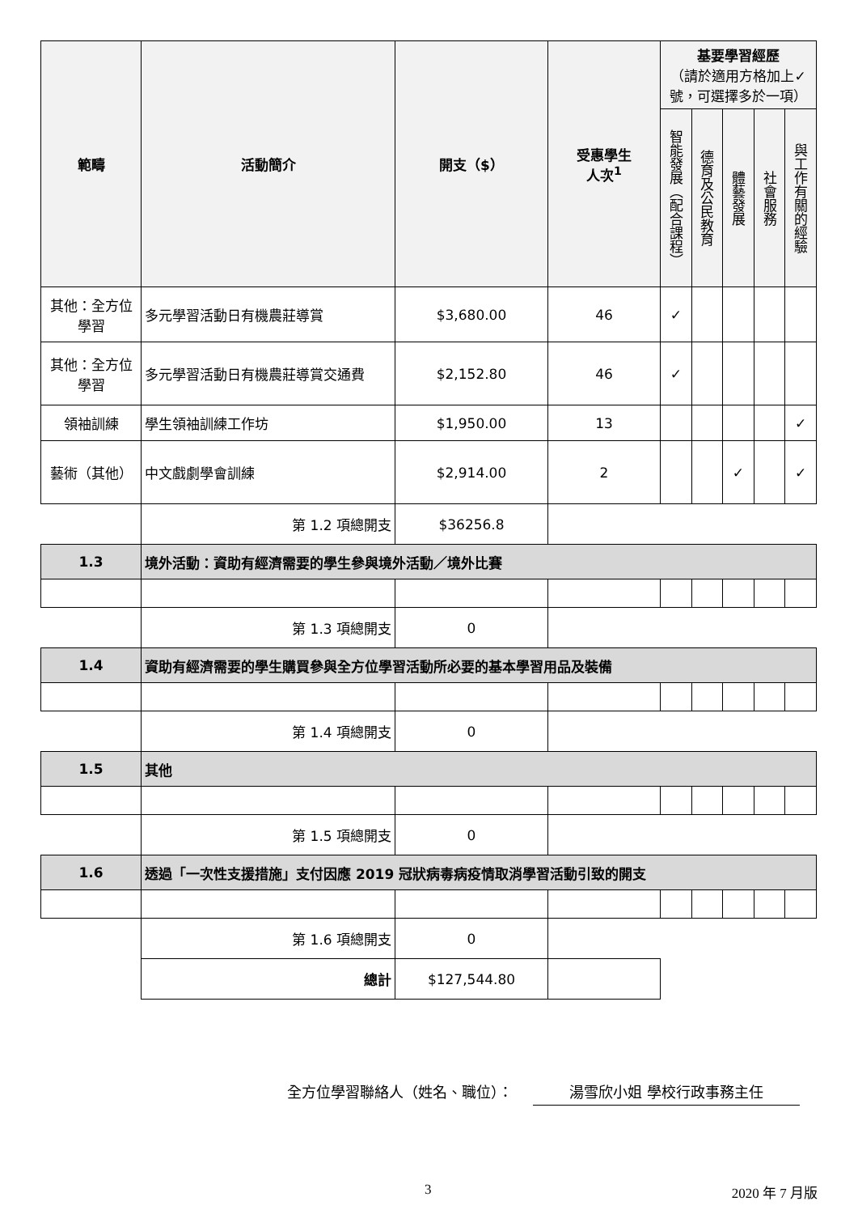| 範疇 | 活動簡介 | 開支（$） | 受惠學生 人次<sup>1</sup> | 基要學習經歷 （請於適用方格加上✓號，可選擇多於一項） | | | | |
| --- | --- | --- | --- | --- | --- | --- | --- | --- |
| | | | | 智能發展（配合課程） | 德育及公民教育 | 體藝發展 | 社會服務 | 與工作有關的經驗 |
| 其他：全方位學習 | 多元學習活動日有機農莊導賞 | $3,680.00 | 46 | ✓ | | | | |
| 其他：全方位學習 | 多元學習活動日有機農莊導賞交通費 | $2,152.80 | 46 | ✓ | | | | |
| 領袖訓練 | 學生領袖訓練工作坊 | $1,950.00 | 13 | | | | | ✓ |
| 藝術（其他） | 中文戲劇學會訓練 | $2,914.00 | 2 | | | ✓ | | ✓ |
| | 第 1.2 項總開支 | $36256.8 | | | | | | |
| 1.3 | 境外活動：資助有經濟需要的學生參與境外活動／境外比賽 | | | | | | | |
| | 第 1.3 項總開支 | 0 | | | | | | |
| 1.4 | 資助有經濟需要的學生購買參與全方位學習活動所必要的基本學習用品及裝備 | | | | | | | |
| | 第 1.4 項總開支 | 0 | | | | | | |
| 1.5 | 其他 | | | | | | | |
| | 第 1.5 項總開支 | 0 | | | | | | |
| 1.6 | 透過「一次性支援措施」支付因應 2019 冠狀病毒病疫情取消學習活動引致的開支 | | | | | | | |
| | 第 1.6 項總開支 | 0 | | | | | | |
| | 總計 | $127,544.80 | | | | | | |
全方位學習聯絡人（姓名、職位）： 湯雪欣小姐 學校行政事務主任
3 2020 年 7 月版